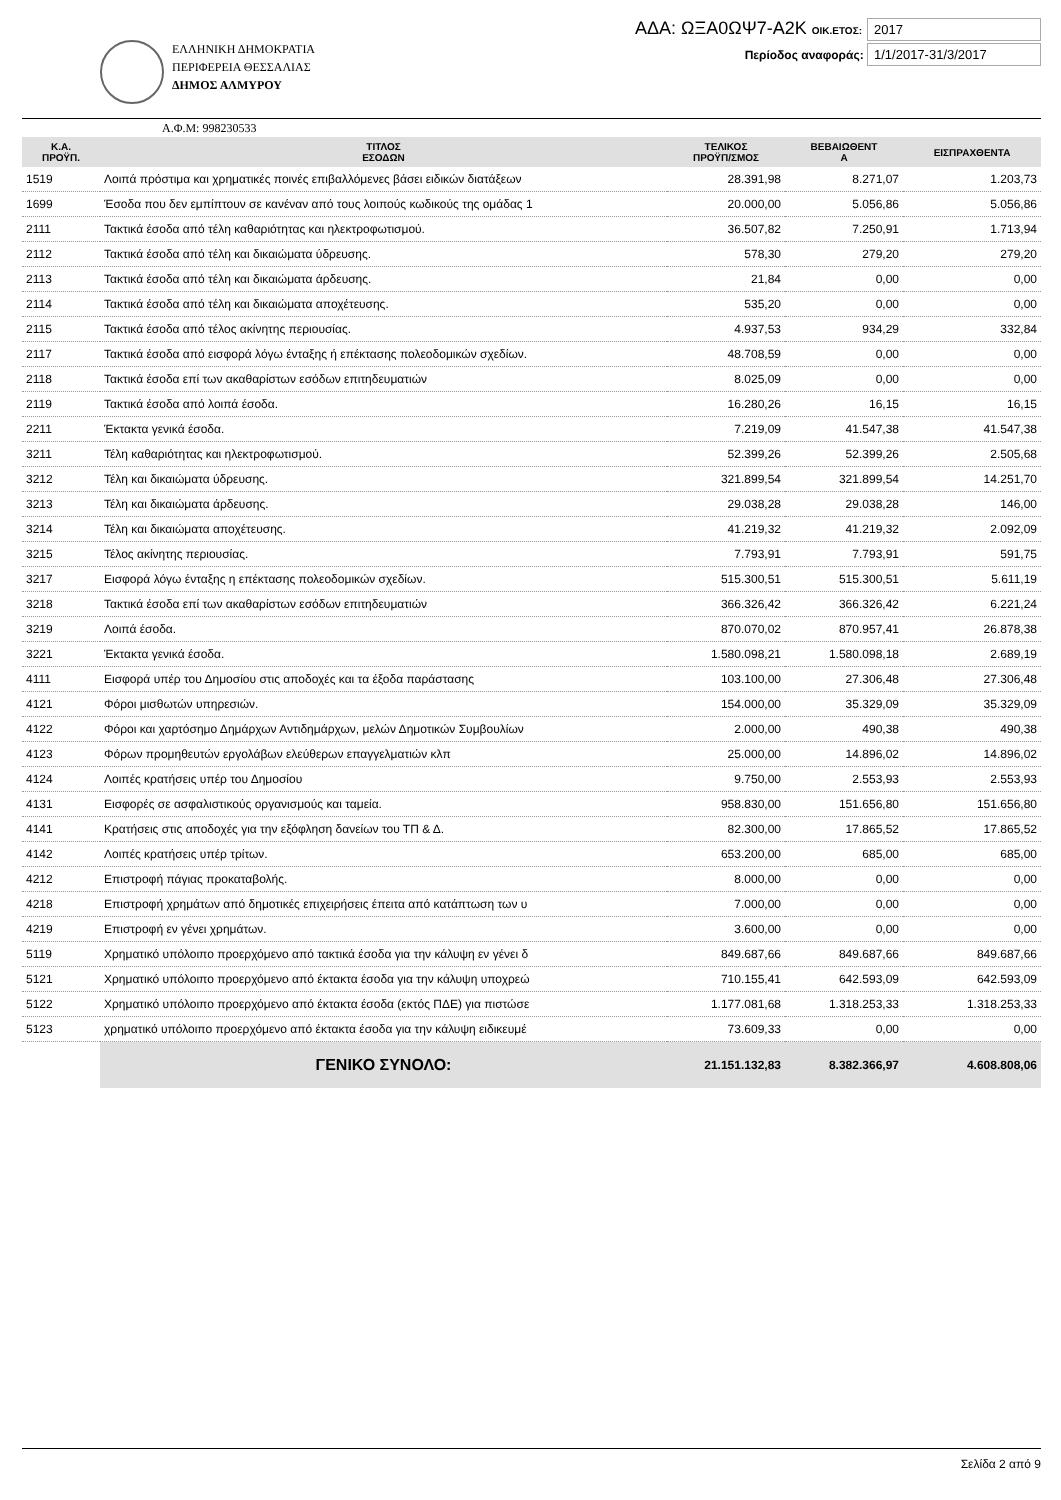ΕΛΛΗΝΙΚΗ ΔΗΜΟΚΡΑΤΙΑ
ΠΕΡΙΦΕΡΕΙΑ ΘΕΣΣΑΛΙΑΣ
ΔΗΜΟΣ ΑΛΜΥΡΟΥ
ΑΔΑ: ΩΞΑ0ΩΨ7-Α2Κ ΟΙΚ.ΕΤΟΣ: 2017
Περίοδος αναφοράς: 1/1/2017-31/3/2017
Α.Φ.Μ: 998230533
| Κ.Α. ΠΡΟΫΠ. | ΤΙΤΛΟΣ ΕΣΟΔΩΝ | ΤΕΛΙΚΟΣ ΠΡΟΫΠ/ΣΜΟΣ | ΒΕΒΑΙΩΘΕΝΤ Α | ΕΙΣΠΡΑΧΘΕΝΤΑ |
| --- | --- | --- | --- | --- |
| 1519 | Λοιπά πρόστιμα και χρηματικές ποινές επιβαλλόμενες βάσει ειδικών διατάξεων | 28.391,98 | 8.271,07 | 1.203,73 |
| 1699 | Έσοδα που δεν εμπίπτουν σε κανέναν από τους λοιπούς κωδικούς της ομάδας 1 | 20.000,00 | 5.056,86 | 5.056,86 |
| 2111 | Τακτικά έσοδα από τέλη καθαριότητας και ηλεκτροφωτισμού. | 36.507,82 | 7.250,91 | 1.713,94 |
| 2112 | Τακτικά έσοδα από τέλη και δικαιώματα ύδρευσης. | 578,30 | 279,20 | 279,20 |
| 2113 | Τακτικά έσοδα από τέλη και δικαιώματα άρδευσης. | 21,84 | 0,00 | 0,00 |
| 2114 | Τακτικά έσοδα από τέλη και δικαιώματα αποχέτευσης. | 535,20 | 0,00 | 0,00 |
| 2115 | Τακτικά έσοδα από τέλος ακίνητης περιουσίας. | 4.937,53 | 934,29 | 332,84 |
| 2117 | Τακτικά έσοδα από εισφορά λόγω ένταξης ή επέκτασης πολεοδομικών σχεδίων. | 48.708,59 | 0,00 | 0,00 |
| 2118 | Τακτικά έσοδα επί των ακαθαρίστων εσόδων επιτηδευματιών | 8.025,09 | 0,00 | 0,00 |
| 2119 | Τακτικά έσοδα από λοιπά έσοδα. | 16.280,26 | 16,15 | 16,15 |
| 2211 | Έκτακτα γενικά έσοδα. | 7.219,09 | 41.547,38 | 41.547,38 |
| 3211 | Τέλη καθαριότητας και ηλεκτροφωτισμού. | 52.399,26 | 52.399,26 | 2.505,68 |
| 3212 | Τέλη και δικαιώματα ύδρευσης. | 321.899,54 | 321.899,54 | 14.251,70 |
| 3213 | Τέλη και δικαιώματα άρδευσης. | 29.038,28 | 29.038,28 | 146,00 |
| 3214 | Τέλη και δικαιώματα αποχέτευσης. | 41.219,32 | 41.219,32 | 2.092,09 |
| 3215 | Τέλος ακίνητης περιουσίας. | 7.793,91 | 7.793,91 | 591,75 |
| 3217 | Εισφορά λόγω ένταξης η επέκτασης πολεοδομικών σχεδίων. | 515.300,51 | 515.300,51 | 5.611,19 |
| 3218 | Τακτικά έσοδα επί των ακαθαρίστων εσόδων επιτηδευματιών | 366.326,42 | 366.326,42 | 6.221,24 |
| 3219 | Λοιπά έσοδα. | 870.070,02 | 870.957,41 | 26.878,38 |
| 3221 | Έκτακτα γενικά έσοδα. | 1.580.098,21 | 1.580.098,18 | 2.689,19 |
| 4111 | Εισφορά υπέρ του Δημοσίου στις αποδοχές και τα έξοδα παράστασης | 103.100,00 | 27.306,48 | 27.306,48 |
| 4121 | Φόροι μισθωτών υπηρεσιών. | 154.000,00 | 35.329,09 | 35.329,09 |
| 4122 | Φόροι και χαρτόσημο Δημάρχων Αντιδημάρχων, μελών Δημοτικών Συμβουλίων | 2.000,00 | 490,38 | 490,38 |
| 4123 | Φόρων προμηθευτών εργολάβων ελεύθερων επαγγελματιών κλπ | 25.000,00 | 14.896,02 | 14.896,02 |
| 4124 | Λοιπές κρατήσεις υπέρ του Δημοσίου | 9.750,00 | 2.553,93 | 2.553,93 |
| 4131 | Εισφορές σε ασφαλιστικούς οργανισμούς και ταμεία. | 958.830,00 | 151.656,80 | 151.656,80 |
| 4141 | Κρατήσεις στις αποδοχές για την εξόφληση δανείων του ΤΠ & Δ. | 82.300,00 | 17.865,52 | 17.865,52 |
| 4142 | Λοιπές κρατήσεις υπέρ τρίτων. | 653.200,00 | 685,00 | 685,00 |
| 4212 | Επιστροφή πάγιας προκαταβολής. | 8.000,00 | 0,00 | 0,00 |
| 4218 | Επιστροφή χρημάτων από δημοτικές επιχειρήσεις έπειτα από κατάπτωση των υ | 7.000,00 | 0,00 | 0,00 |
| 4219 | Επιστροφή εν γένει χρημάτων. | 3.600,00 | 0,00 | 0,00 |
| 5119 | Χρηματικό υπόλοιπο προερχόμενο από τακτικά έσοδα για την κάλυψη εν γένει δ | 849.687,66 | 849.687,66 | 849.687,66 |
| 5121 | Χρηματικό υπόλοιπο προερχόμενο από έκτακτα έσοδα για την κάλυψη υποχρεώ | 710.155,41 | 642.593,09 | 642.593,09 |
| 5122 | Χρηματικό υπόλοιπο προερχόμενο από έκτακτα έσοδα (εκτός ΠΔΕ) για πιστώσε | 1.177.081,68 | 1.318.253,33 | 1.318.253,33 |
| 5123 | χρηματικό υπόλοιπο προερχόμενο από έκτακτα έσοδα για την κάλυψη ειδικευμέ | 73.609,33 | 0,00 | 0,00 |
| | ΓΕΝΙΚΟ ΣΥΝΟΛΟ: | 21.151.132,83 | 8.382.366,97 | 4.608.808,06 |
Σελίδα 2 από 9